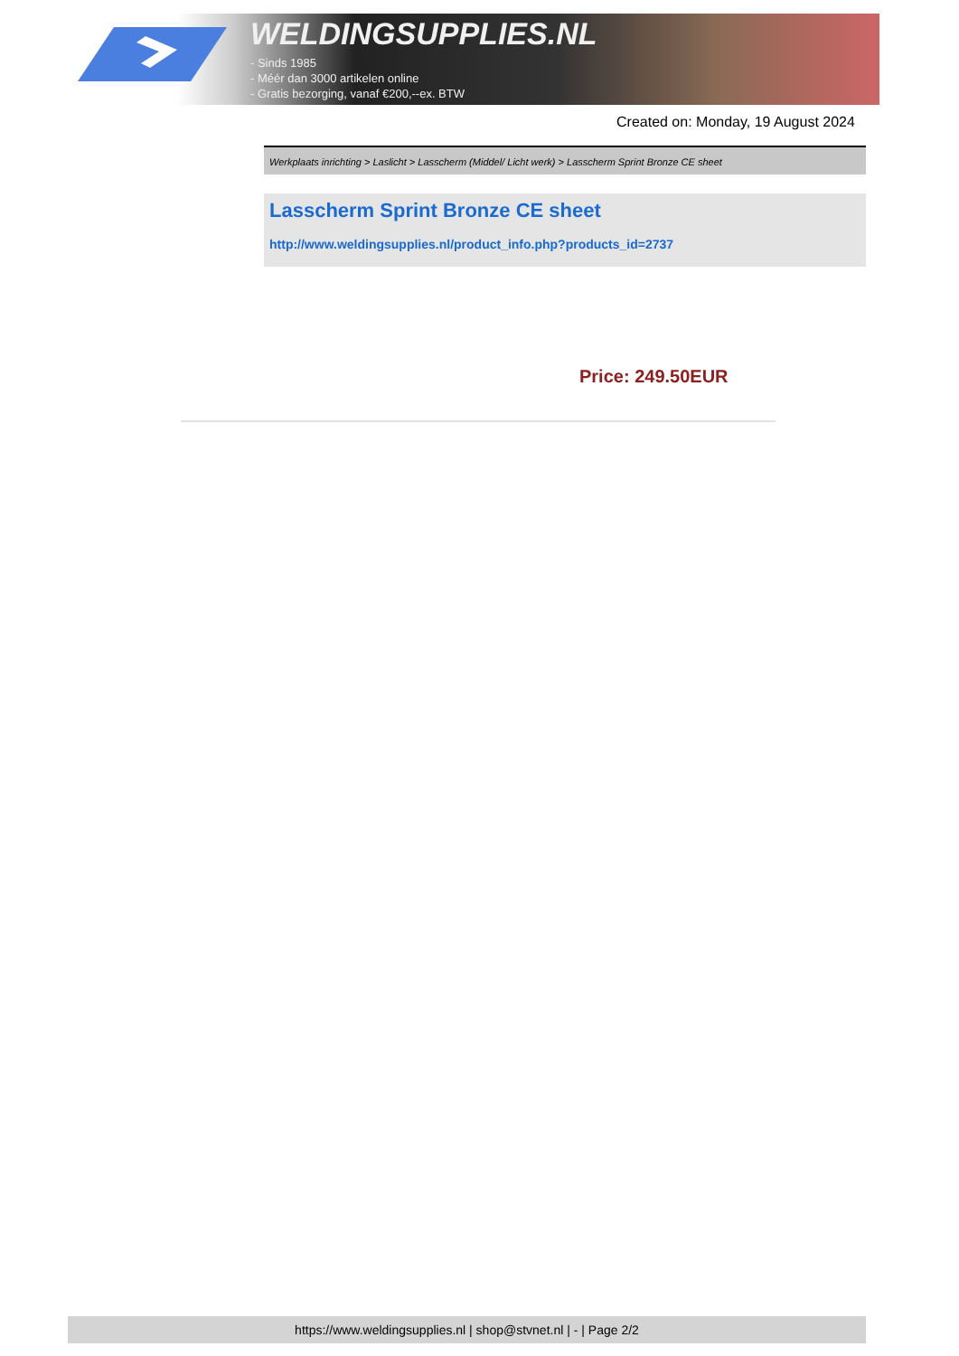WELDINGSUPPLIES.NL
- Sinds 1985
- Méér dan 3000 artikelen online
- Gratis bezorging, vanaf €200,--ex. BTW
Created on: Monday, 19 August 2024
Werkplaats inrichting > Laslicht > Lasscherm (Middel/ Licht werk) > Lasscherm Sprint Bronze CE sheet
Lasscherm Sprint Bronze CE sheet
http://www.weldingsupplies.nl/product_info.php?products_id=2737
Price: 249.50EUR
https://www.weldingsupplies.nl | shop@stvnet.nl | - | Page 2/2